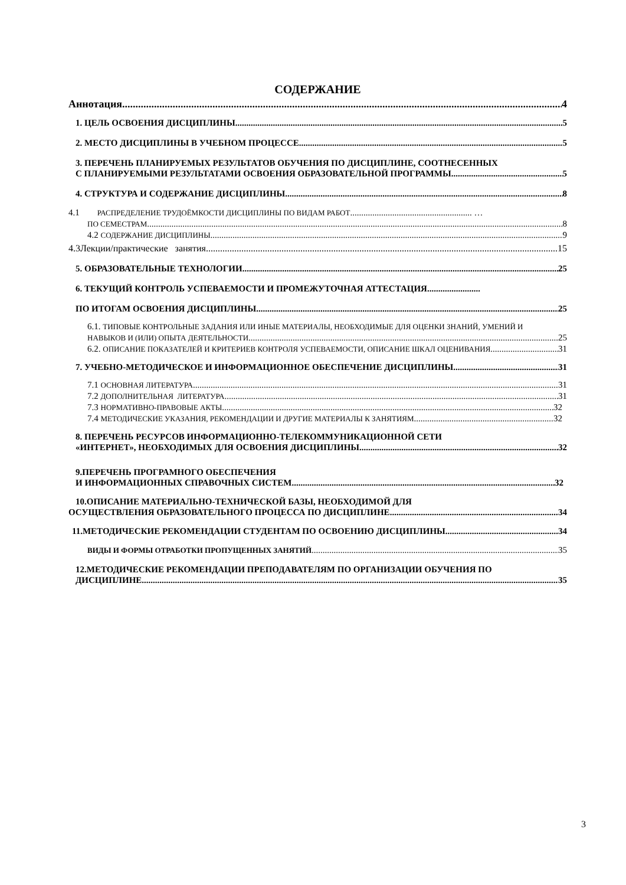СОДЕРЖАНИЕ
Аннотация 4
1. ЦЕЛЬ ОСВОЕНИЯ ДИСЦИПЛИНЫ 5
2. МЕСТО ДИСЦИПЛИНЫ В УЧЕБНОМ ПРОЦЕССЕ 5
3. ПЕРЕЧЕНЬ ПЛАНИРУЕМЫХ РЕЗУЛЬТАТОВ ОБУЧЕНИЯ ПО ДИСЦИПЛИНЕ, СООТНЕСЕННЫХ
С ПЛАНИРУЕМЫМИ РЕЗУЛЬТАТАМИ ОСВОЕНИЯ ОБРАЗОВАТЕЛЬНОЙ ПРОГРАММЫ 5
4. СТРУКТУРА И СОДЕРЖАНИЕ ДИСЦИПЛИНЫ 8
4.1 РАСПРЕДЕЛЕНИЕ ТРУДОЁМКОСТИ ДИСЦИПЛИНЫ ПО ВИДАМ РАБОТ....................................................... …
ПО СЕМЕСТРАМ 8
4.2 СОДЕРЖАНИЕ ДИСЦИПЛИНЫ 9
4.3Лекции/практические занятия 15
5. ОБРАЗОВАТЕЛЬНЫЕ ТЕХНОЛОГИИ 25
6. ТЕКУЩИЙ КОНТРОЛЬ УСПЕВАЕМОСТИ И ПРОМЕЖУТОЧНАЯ АТТЕСТАЦИЯ........................
ПО ИТОГАМ ОСВОЕНИЯ ДИСЦИПЛИНЫ 25
6.1. ТИПОВЫЕ КОНТРОЛЬНЫЕ ЗАДАНИЯ ИЛИ ИНЫЕ МАТЕРИАЛЫ, НЕОБХОДИМЫЕ ДЛЯ ОЦЕНКИ ЗНАНИЙ, УМЕНИЙ И
НАВЫКОВ И (ИЛИ) ОПЫТА ДЕЯТЕЛЬНОСТИ 25
6.2. ОПИСАНИЕ ПОКАЗАТЕЛЕЙ И КРИТЕРИЕВ КОНТРОЛЯ УСПЕВАЕМОСТИ, ОПИСАНИЕ ШКАЛ ОЦЕНИВАНИЯ 31
7. УЧЕБНО-МЕТОДИЧЕСКОЕ И ИНФОРМАЦИОННОЕ ОБЕСПЕЧЕНИЕ ДИСЦИПЛИНЫ 31
7.1 ОСНОВНАЯ ЛИТЕРАТУРА 31
7.2 ДОПОЛНИТЕЛЬНАЯ ЛИТЕРАТУРА 31
7.3 НОРМАТИВНО-ПРАВОВЫЕ АКТЫ 32
7.4 МЕТОДИЧЕСКИЕ УКАЗАНИЯ, РЕКОМЕНДАЦИИ И ДРУГИЕ МАТЕРИАЛЫ К ЗАНЯТИЯМ 32
8. ПЕРЕЧЕНЬ РЕСУРСОВ ИНФОРМАЦИОННО-ТЕЛЕКОММУНИКАЦИОННОЙ СЕТИ
«ИНТЕРНЕТ», НЕОБХОДИМЫХ ДЛЯ ОСВОЕНИЯ ДИСЦИПЛИНЫ 32
9.ПЕРЕЧЕНЬ ПРОГРАМНОГО ОБЕСПЕЧЕНИЯ
И ИНФОРМАЦИОННЫХ СПРАВОЧНЫХ СИСТЕМ 32
10.ОПИСАНИЕ МАТЕРИАЛЬНО-ТЕХНИЧЕСКОЙ БАЗЫ, НЕОБХОДИМОЙ ДЛЯ
ОСУЩЕСТВЛЕНИЯ ОБРАЗОВАТЕЛЬНОГО ПРОЦЕССА ПО ДИСЦИПЛИНЕ 34
11.МЕТОДИЧЕСКИЕ РЕКОМЕНДАЦИИ СТУДЕНТАМ ПО ОСВОЕНИЮ ДИСЦИПЛИНЫ 34
ВИДЫ И ФОРМЫ ОТРАБОТКИ ПРОПУЩЕННЫХ ЗАНЯТИЙ 35
12.МЕТОДИЧЕСКИЕ РЕКОМЕНДАЦИИ ПРЕПОДАВАТЕЛЯМ ПО ОРГАНИЗАЦИИ ОБУЧЕНИЯ ПО
ДИСЦИПЛИНЕ 35
3